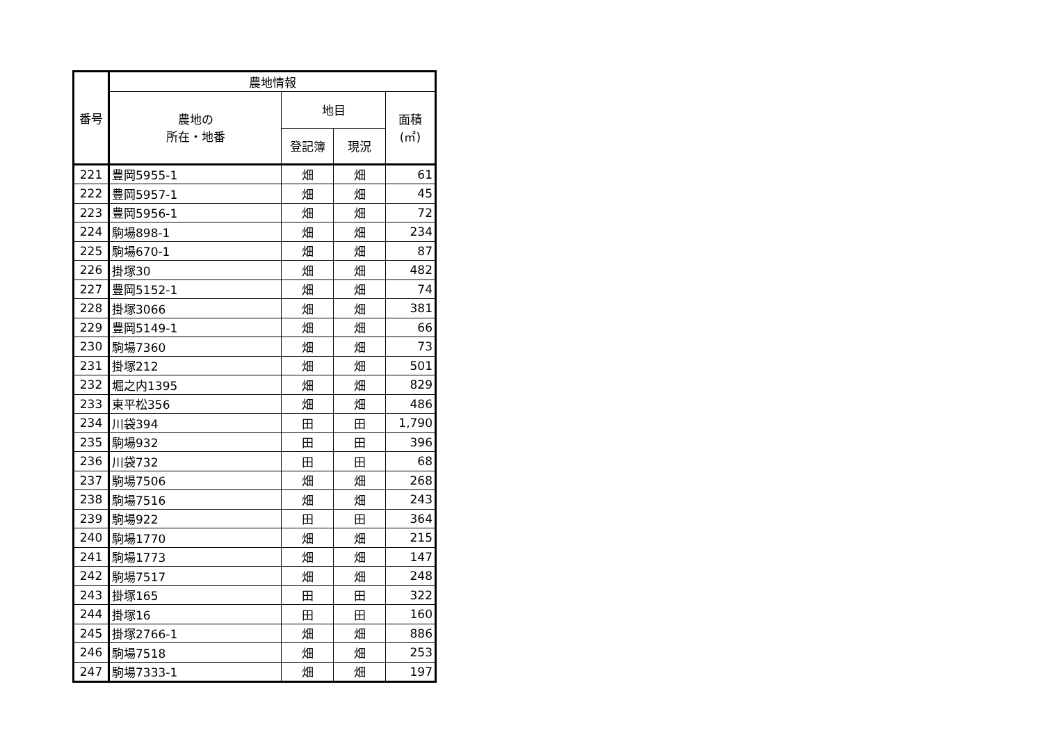| 番号 | 農地情報 | | | |
| --- | --- | --- | --- | --- |
| | 農地の 所在・地番 | 地目 | | 面積 (㎡) |
| | | 登記簿 | 現況 | |
| 221 | 豊岡5955-1 | 畑 | 畑 | 61 |
| 222 | 豊岡5957-1 | 畑 | 畑 | 45 |
| 223 | 豊岡5956-1 | 畑 | 畑 | 72 |
| 224 | 駒場898-1 | 畑 | 畑 | 234 |
| 225 | 駒場670-1 | 畑 | 畑 | 87 |
| 226 | 掛塚30 | 畑 | 畑 | 482 |
| 227 | 豊岡5152-1 | 畑 | 畑 | 74 |
| 228 | 掛塚3066 | 畑 | 畑 | 381 |
| 229 | 豊岡5149-1 | 畑 | 畑 | 66 |
| 230 | 駒場7360 | 畑 | 畑 | 73 |
| 231 | 掛塚212 | 畑 | 畑 | 501 |
| 232 | 堀之内1395 | 畑 | 畑 | 829 |
| 233 | 東平松356 | 畑 | 畑 | 486 |
| 234 | 川袋394 | 田 | 田 | 1,790 |
| 235 | 駒場932 | 田 | 田 | 396 |
| 236 | 川袋732 | 田 | 田 | 68 |
| 237 | 駒場7506 | 畑 | 畑 | 268 |
| 238 | 駒場7516 | 畑 | 畑 | 243 |
| 239 | 駒場922 | 田 | 田 | 364 |
| 240 | 駒場1770 | 畑 | 畑 | 215 |
| 241 | 駒場1773 | 畑 | 畑 | 147 |
| 242 | 駒場7517 | 畑 | 畑 | 248 |
| 243 | 掛塚165 | 田 | 田 | 322 |
| 244 | 掛塚16 | 田 | 田 | 160 |
| 245 | 掛塚2766-1 | 畑 | 畑 | 886 |
| 246 | 駒場7518 | 畑 | 畑 | 253 |
| 247 | 駒場7333-1 | 畑 | 畑 | 197 |